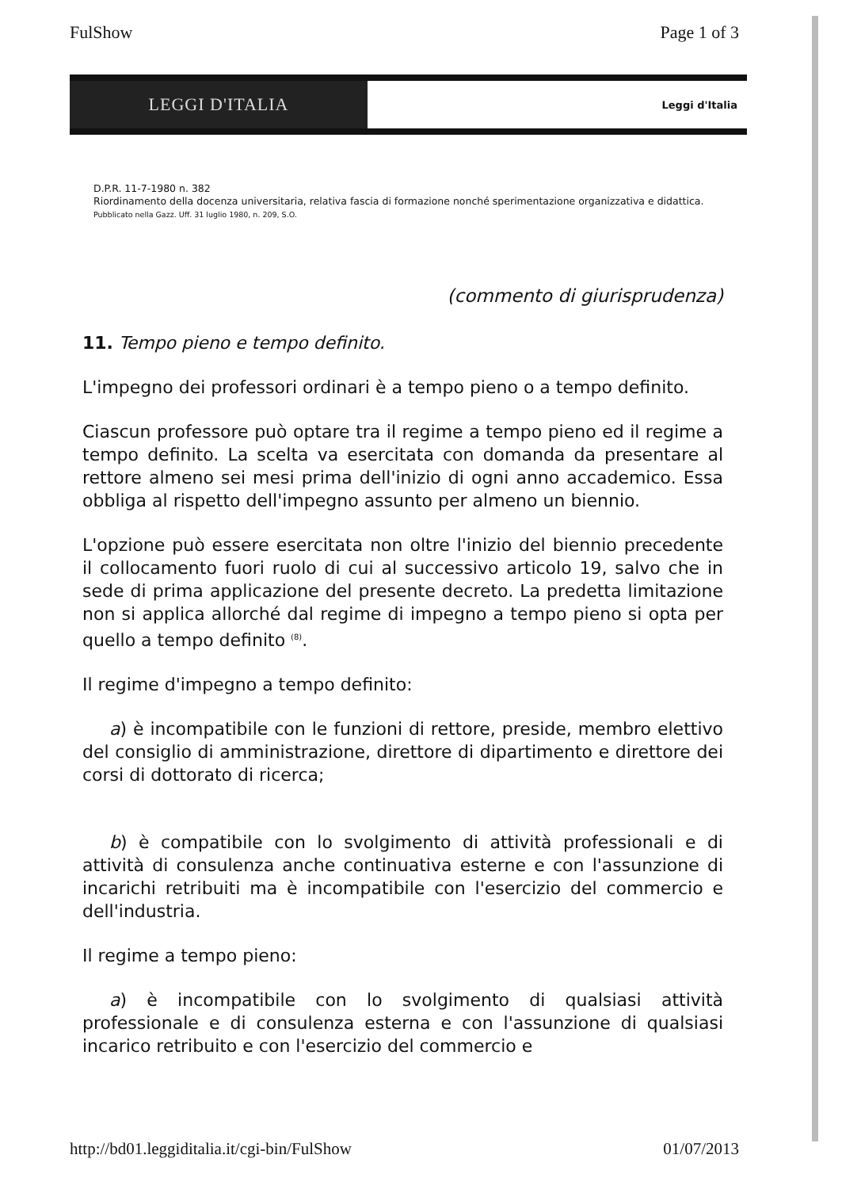FulShow Page 1 of 3
LEGGI D'ITALIA
Leggi d'Italia
D.P.R. 11-7-1980 n. 382
Riordinamento della docenza universitaria, relativa fascia di formazione nonché sperimentazione organizzativa e didattica.
Pubblicato nella Gazz. Uff. 31 luglio 1980, n. 209, S.O.
(commento di giurisprudenza)
11. Tempo pieno e tempo definito.
L'impegno dei professori ordinari è a tempo pieno o a tempo definito.
Ciascun professore può optare tra il regime a tempo pieno ed il regime a tempo definito. La scelta va esercitata con domanda da presentare al rettore almeno sei mesi prima dell'inizio di ogni anno accademico. Essa obbliga al rispetto dell'impegno assunto per almeno un biennio.
L'opzione può essere esercitata non oltre l'inizio del biennio precedente il collocamento fuori ruolo di cui al successivo articolo 19, salvo che in sede di prima applicazione del presente decreto. La predetta limitazione non si applica allorché dal regime di impegno a tempo pieno si opta per quello a tempo definito <sup>(8)</sup>.
Il regime d'impegno a tempo definito:
a) è incompatibile con le funzioni di rettore, preside, membro elettivo del consiglio di amministrazione, direttore di dipartimento e direttore dei corsi di dottorato di ricerca;
b) è compatibile con lo svolgimento di attività professionali e di attività di consulenza anche continuativa esterne e con l'assunzione di incarichi retribuiti ma è incompatibile con l'esercizio del commercio e dell'industria.
Il regime a tempo pieno:
a) è incompatibile con lo svolgimento di qualsiasi attività professionale e di consulenza esterna e con l'assunzione di qualsiasi incarico retribuito e con l'esercizio del commercio e
http://bd01.leggiditalia.it/cgi-bin/FulShow 01/07/2013